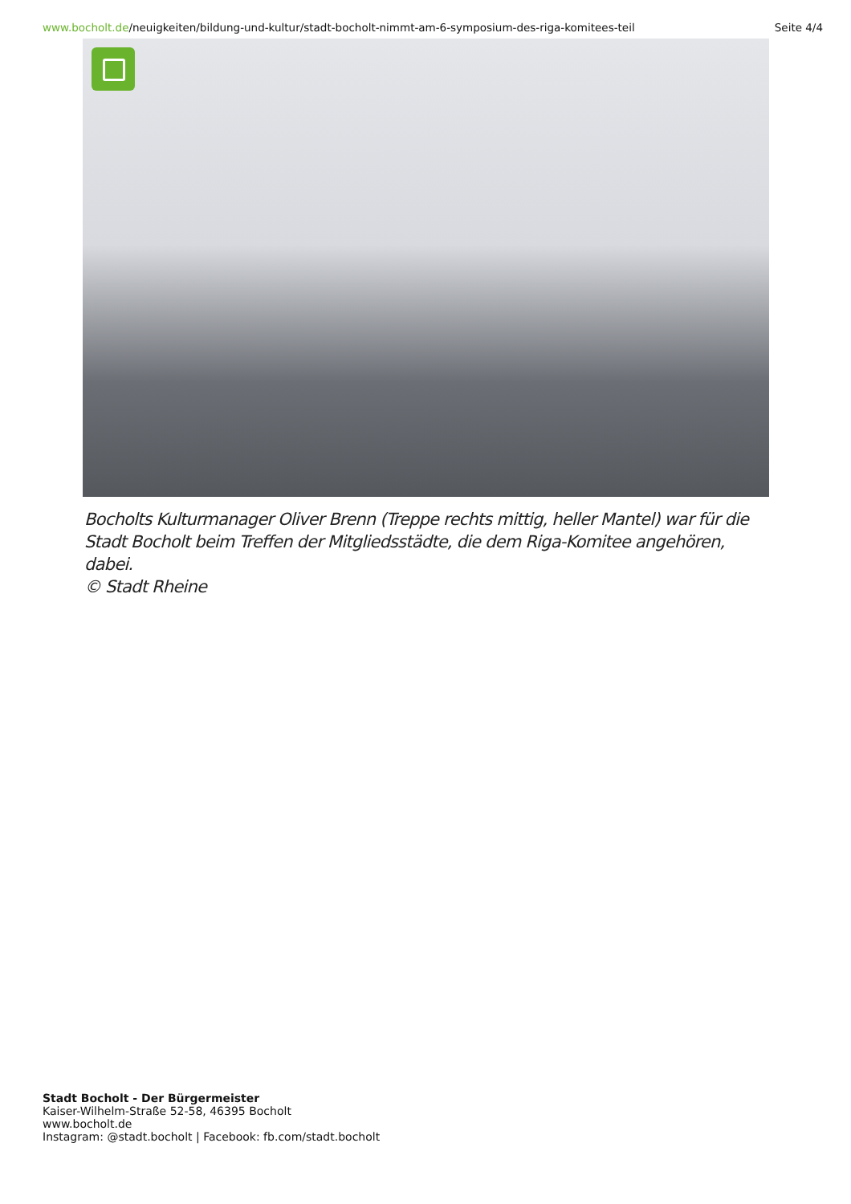www.bocholt.de/neuigkeiten/bildung-und-kultur/stadt-bocholt-nimmt-am-6-symposium-des-riga-komitees-teil
Seite 4/4
Bocholts Kulturmanager Oliver Brenn (Treppe rechts mittig, heller Mantel) war für die Stadt Bocholt beim Treffen der Mitgliedsstädte, die dem Riga-Komitee angehören, dabei.
© Stadt Rheine
Stadt Bocholt - Der Bürgermeister
Kaiser-Wilhelm-Straße 52-58, 46395 Bocholt
www.bocholt.de
Instagram: @stadt.bocholt | Facebook: fb.com/stadt.bocholt